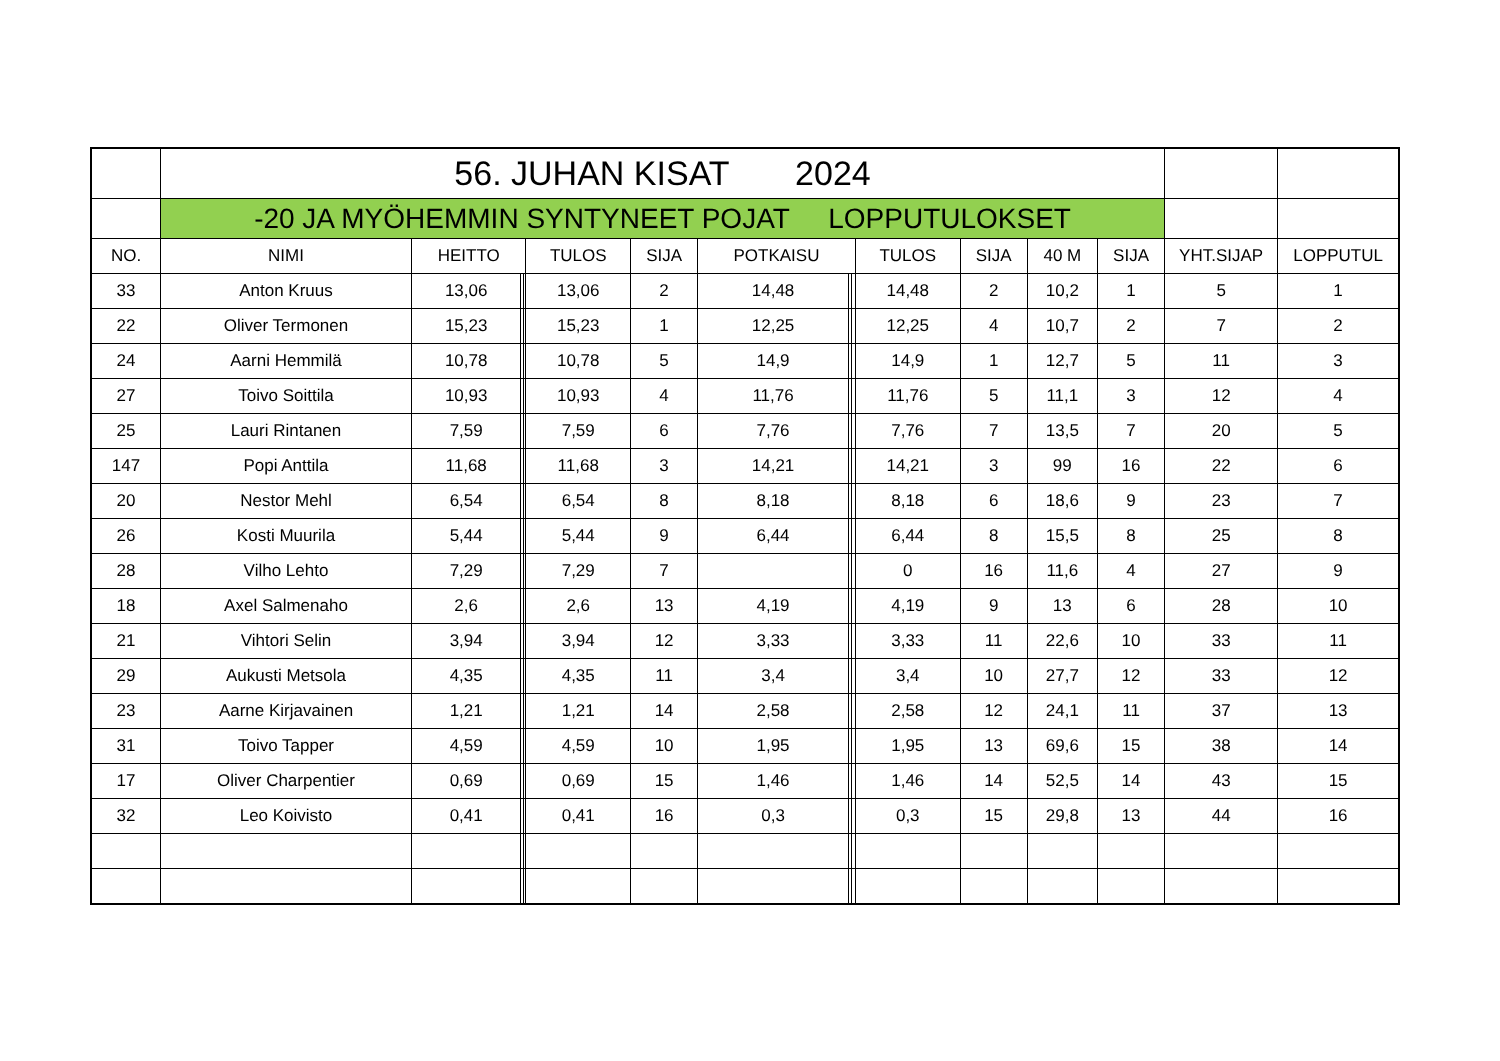| | 56. JUHAN KISAT 2024 | | | | | | | | | | | | | | |
| | -20 JA MYÖHEMMIN SYNTYNEET POJAT LOPPUTULOKSET | | | | | | | | | | | | | | |
| NO. | NIMI | HEITTO | | | TULOS | SIJA | POTKAISU | | | TULOS | SIJA | 40 M | SIJA | YHT.SIJAP | LOPPUTUL |
| 33 | Anton Kruus | 13,06 | | | 13,06 | 2 | 14,48 | | | 14,48 | 2 | 10,2 | 1 | 5 | 1 |
| 22 | Oliver Termonen | 15,23 | | | 15,23 | 1 | 12,25 | | | 12,25 | 4 | 10,7 | 2 | 7 | 2 |
| 24 | Aarni Hemmilä | 10,78 | | | 10,78 | 5 | 14,9 | | | 14,9 | 1 | 12,7 | 5 | 11 | 3 |
| 27 | Toivo Soittila | 10,93 | | | 10,93 | 4 | 11,76 | | | 11,76 | 5 | 11,1 | 3 | 12 | 4 |
| 25 | Lauri Rintanen | 7,59 | | | 7,59 | 6 | 7,76 | | | 7,76 | 7 | 13,5 | 7 | 20 | 5 |
| 147 | Popi Anttila | 11,68 | | | 11,68 | 3 | 14,21 | | | 14,21 | 3 | 99 | 16 | 22 | 6 |
| 20 | Nestor Mehl | 6,54 | | | 6,54 | 8 | 8,18 | | | 8,18 | 6 | 18,6 | 9 | 23 | 7 |
| 26 | Kosti Muurila | 5,44 | | | 5,44 | 9 | 6,44 | | | 6,44 | 8 | 15,5 | 8 | 25 | 8 |
| 28 | Vilho Lehto | 7,29 | | | 7,29 | 7 | | | | 0 | 16 | 11,6 | 4 | 27 | 9 |
| 18 | Axel Salmenaho | 2,6 | | | 2,6 | 13 | 4,19 | | | 4,19 | 9 | 13 | 6 | 28 | 10 |
| 21 | Vihtori Selin | 3,94 | | | 3,94 | 12 | 3,33 | | | 3,33 | 11 | 22,6 | 10 | 33 | 11 |
| 29 | Aukusti Metsola | 4,35 | | | 4,35 | 11 | 3,4 | | | 3,4 | 10 | 27,7 | 12 | 33 | 12 |
| 23 | Aarne Kirjavainen | 1,21 | | | 1,21 | 14 | 2,58 | | | 2,58 | 12 | 24,1 | 11 | 37 | 13 |
| 31 | Toivo Tapper | 4,59 | | | 4,59 | 10 | 1,95 | | | 1,95 | 13 | 69,6 | 15 | 38 | 14 |
| 17 | Oliver Charpentier | 0,69 | | | 0,69 | 15 | 1,46 | | | 1,46 | 14 | 52,5 | 14 | 43 | 15 |
| 32 | Leo Koivisto | 0,41 | | | 0,41 | 16 | 0,3 | | | 0,3 | 15 | 29,8 | 13 | 44 | 16 |